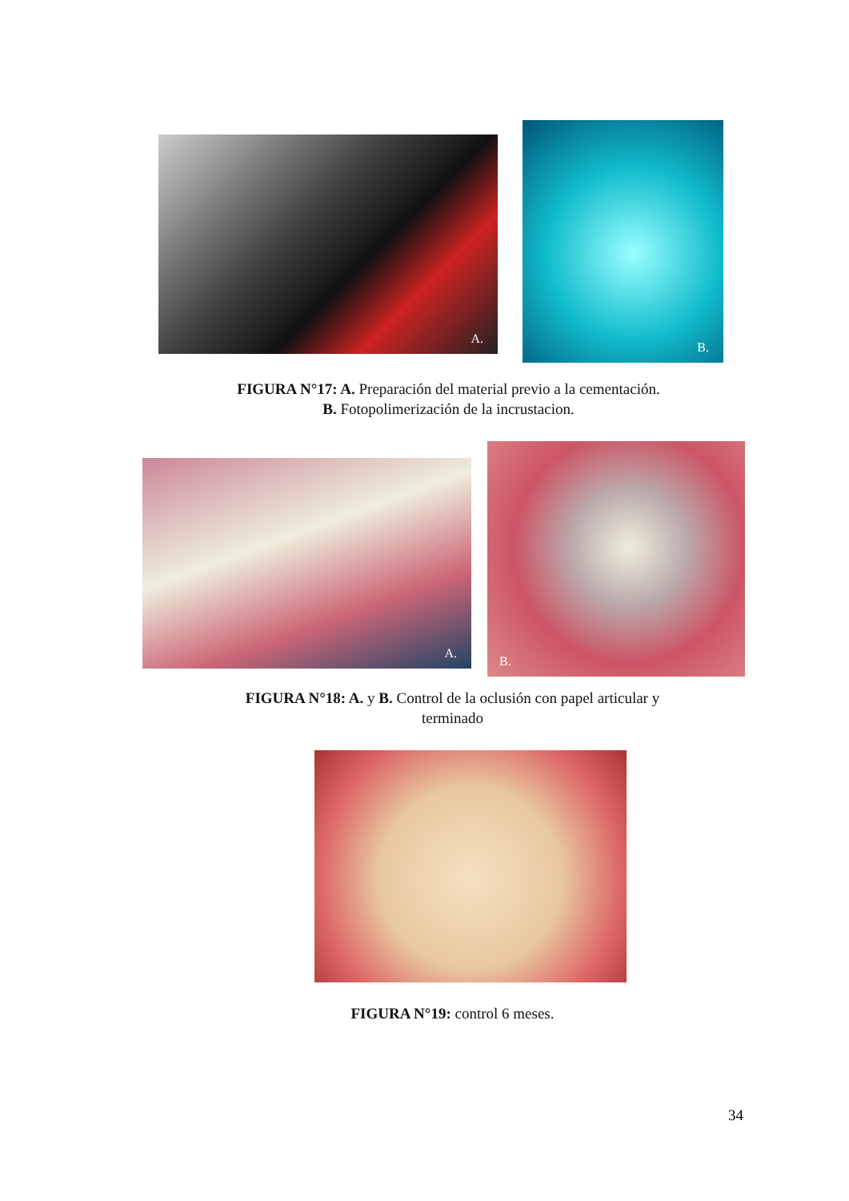A.
B.
FIGURA N°17: A. Preparación del material previo a la cementación.
B. Fotopolimerización de la incrustacion.
A.
B.
FIGURA N°18: A. y B. Control de la oclusión con papel articular y
terminado
FIGURA N°19: control 6 meses.
34